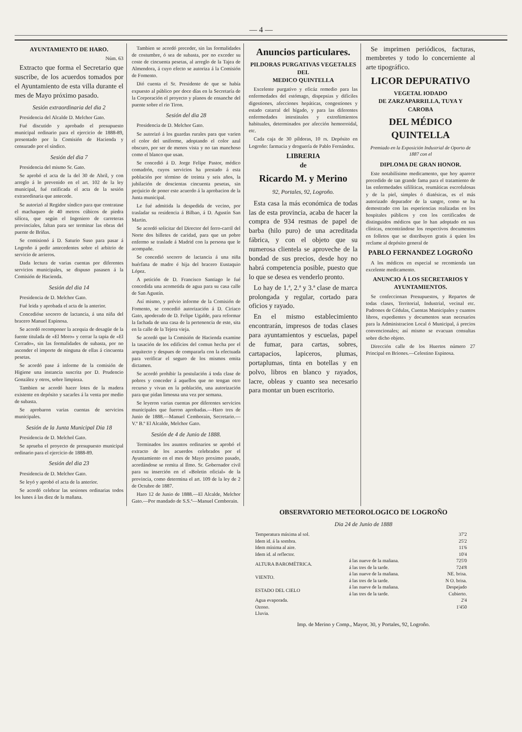— 4 —
AYUNTAMIENTO DE HARO.
Núm. 63
Extracto que forma el Secretario que suscribe, de los acuerdos tomados por el Ayuntamiento de esta villa durante el mes de Mayo próximo pasado.
Sesión extraordinaria del dia 2
Presidencia del Alcalde D. Melchor Gato.
Fué discutido y aprobado el presupuesto municipal ordinario para el ejercicio de 1888-89, presentado por la Comisión de Hacienda y censurado por el síndico.
Sesión del dia 7
Presidencia del mismo Sr. Gato.
Se aprobó el acta de la del 30 de Abril, y con arreglo á lo prevenido en el art. 102 de la ley municipal, fué ratificada el acta de la sesión extraordinaria que antecede.
Se autorizó al Regidor síndico para que contratase el machaqueo de 40 metros cúbicos de piedra silícea, que según el Ingeniero de carreteras provinciales, faltan para ser terminar las obras del puente de Briñas.
Se comisionó á D. Saturio Suso para pasar á Logroño á pedir antecedentes sobre el arbitrio de servicio de arrieros.
Dada lectura de varias cuentas por diferentes servicios municipales, se dispuso pasasen á la Comisión de Hacienda.
Sesión del dia 14
Presidencia de D. Melchor Gato.
Fué leida y aprobada el acta de la anterior.
Concedióse socorro de lactancia, á una niña del bracero Manuel Espinosa.
Se acordó recomponer la acequia de desagüe de la fuente titulada de «El Moro» y cerrar la tapia de «El Cerrado», sin las formalidades de subasta, por no ascender el importe de ninguna de ellas á cincuenta pesetas.
Se acordó pase á informe de la comisión de Higiene una instancia suscrita por D. Prudencio González y otros, sobre limpieza.
Tambien se acordó hacer lotes de la madera existente en depósito y sacarles á la venta por medio de subasta.
Se aprobaron varias cuentas de servicios municipales.
Sesión de la Junta Municipal Dia 18
Presidencia de D. Melchol Gato.
Se aprueba el proyecto de presupuesto municipal ordinario para el ejercicio de 1888-89.
Sesión del dia 23
Presidencia de D. Melchor Gato.
Se leyó y aprobó el acta de la anterior.
Se acordó celebrar las sesiones ordinarias todos los lunes á las diez de la mañana.
Tambien se acordó preceder, sin las formalidades de costumbre, ó sea de subasta, por no exceder su coste de cincuenta pesetas, al arreglo de la Tajea de Almendora, á cuyo efecto se autoriza á la Comisión de Fomento.
Dió cuenta el Sr. Presidente de que se había expuesto al público por doce días en la Secretaría de la Corporación el proyecto y planos de ensanche del puente sobre el rio Tiron.
Sesión del dia 28
Presidencia de D. Melchor Gato.
Se autorizó á los guardas rurales para que varien el color del uniforme, adoptando el color azul obscuro, por ser de menos vista y no tan manchoso como el blanco que usan.
Se concedió á D. Jorge Felipe Pastor, médico comadrón, cuyos servicios ha prestado á esta población por término de treinta y seis años, la jubilación de doscientas cincuenta pesetas, sin perjuicio de poner este acuerdo á la aprobacion de la Junta municipal.
Le fué admitida la despedida de vecino, por trasladar su residencia á Bilbao, á D. Agustín San Martin.
Se acordó solicitar del Director del ferro-carril del Norte dos billetes de caridad, para que un pobre enfermo se traslade á Madrid con la persona que le acompañe.
Se concedió socorro de lactancia á una niña huérfana de madre é hija del bracero Eustaquio López.
A petición de D. Francisco Santiago le fué concedida una acometida de agua para su casa calle de San Agustín.
Así mismo, y prévio informe de la Comisión de Fomento, se concedió autorización á D. Ciriaco Gato, apoderado de D. Felipe Ugalde, para reformar la fachada de una casa de la pertenencia de este, sita en la calle de la Tejera vieja.
Se acordó que la Comisión de Hacienda examine la tasación de los edificios del comun hecha por el arquitecto y despues de compararla con la efectuada para verificar el seguro de los mismos emita dictamen.
Se acordó prohibir la postulación á toda clase de pobres y conceder á aquellos que no tengan otro recurso y vivan en la población, una autorización para que pidan limosna una vez por semana.
Se leyeron varias cuentas por diferentes servicios municipales que fueron aprobadas.—Haro tres de Junio de 1888.—Manuel Cemborain, Secretario.—V.º B.º El Alcalde, Melchor Gato.
Sesión de 4 de Junio de 1888.
Terminados los asuntos ordinarios se aprobó el extracto de los acuerdos celebrados por el Ayuntamiento en el mes de Mayo proximo pasado, acordándose se remita al Ilmo. Sr. Gobernador civil para su inserción en el «Boletin oficial» de la provincia, como determina el art. 109 de la ley de 2 de Octubre de 1887.
Haro 12 de Junio de 1888.—El Alcalde, Melchor Gato.—Por mandado de S.S.ª—Manuel Cemborain.
Anuncios particulares.
PILDORAS PURGATIVAS VEGETALES
DEL
MEDICO QUINTELLA
Excelente purgativo y eficáz remedio para las enfermedades del estómago, dispepsias y difíciles digestiones, afecciones hepáticas, congestiones y estado catarral del hígado, y para las diferentes enfermedades intestinales y extreñimientos habituales, determinados por afección hemorroidal, etc.
Cada caja de 30 píldoras, 10 rs. Depósito en Logroño: farmacia y droguería de Pablo Fernández.
LIBRERIA
de
Ricardo M. y Merino
92, Portales, 92, Logroño.
Esta casa la más económica de todas las de esta provincia, acaba de hacer la compra de 934 resmas de papel de barba (hilo puro) de una acreditada fábrica, y con el objeto que su numerosa clientela se aproveche de la bondad de sus precios, desde hoy no habrá competencia posible, puesto que lo que se desea es venderlo pronto.
Lo hay de 1.ª, 2.ª y 3.ª clase de marca prolongada y regular, cortado para oficios y rayado.
En el mismo establecimiento encontrarán, impresos de todas clases para ayuntamientos y escuelas, papel de fumar, para cartas, sobres, cartapacios, lapiceros, plumas, portaplumas, tinta en botellas y en polvo, libros en blanco y rayados, lacre, obleas y cuanto sea necesario para montar un buen escritorio.
Se imprimen periódicos, facturas, membretes y todo lo concerniente al arte tipográfico.
LICOR DEPURATIVO
VEGETAL IODADO
DE ZARZAPARRILLA, TUYA Y CAROBA
DEL MÉDICO QUINTELLA
Premiado en la Exposición Industrial de Oporto de 1887 con el
DIPLOMA DE GRAN HONOR.
Este notabilísimo medicamento, que hoy aparece precedido de tan grande fama para el tratamiento de las enfermedades sifilíticas, reumáticas escrofulosas y de la piel, simples ó diatésicas, es el más autorizado depurador de la sangre, como se ha demostrado con las esperiencias realizadas en los hospitales públicos y con los certificados de distinguidos médicos que lo han adoptado en sus clínicas, encontrándose los respectivos documentos en folletos que se distribuyen gratis á quien los reclame al depósito general de
PABLO FERNANDEZ LOGROÑO
A los médicos en especial se recomienda tan excelente medicamento.
ANUNCIO Á LOS SECRETARIOS Y AYUNTAMIENTOS.
Se confeccionan Presupuestos, y Repartos de todas clases, Territorial, Industrial, vecinal etc. Padrones de Cédulas, Cuentas Municipales y cuantos libros, expedientes y documentos sean necesarios para la Administracion Local ó Municipal, á precios convencionales; así mismo se evacuan consultas sobre dicho objeto.
Dirección calle de los Huertos número 27 Principal en Briones.—Celestino Espinosa.
OBSERVATORIO METEOROLOGICO DE LOGROÑO
Dia 24 de Junio de 1888
| Temperatura máxima al sol. | | 37'2 |
| Idem id. á la sombra. | | 25'2 |
| Idem mínima al aire. | | 11'6 |
| Idem id. al reflector. | | 10'4 |
| ALTURA BAROMÉTRICA. | á las nueve de la mañana. | 725'0 |
| | á las tres de la tarde. | 724'8 |
| VIENTO. | á las nueve de la mañana. | NE. brisa. |
| | á las tres de la tarde. | N O. brisa. |
| ESTADO DEL CIELO | á las nueve de la mañana. | Despejado |
| | á las tres de la tarde. | Cubierto. |
| Agua evaporada. | | 2'4 |
| Ozono. | | 1'450 |
| Lluvia. | | |
Imp. de Merino y Comp., Mayor, 30, y Portales, 92, Logroño.